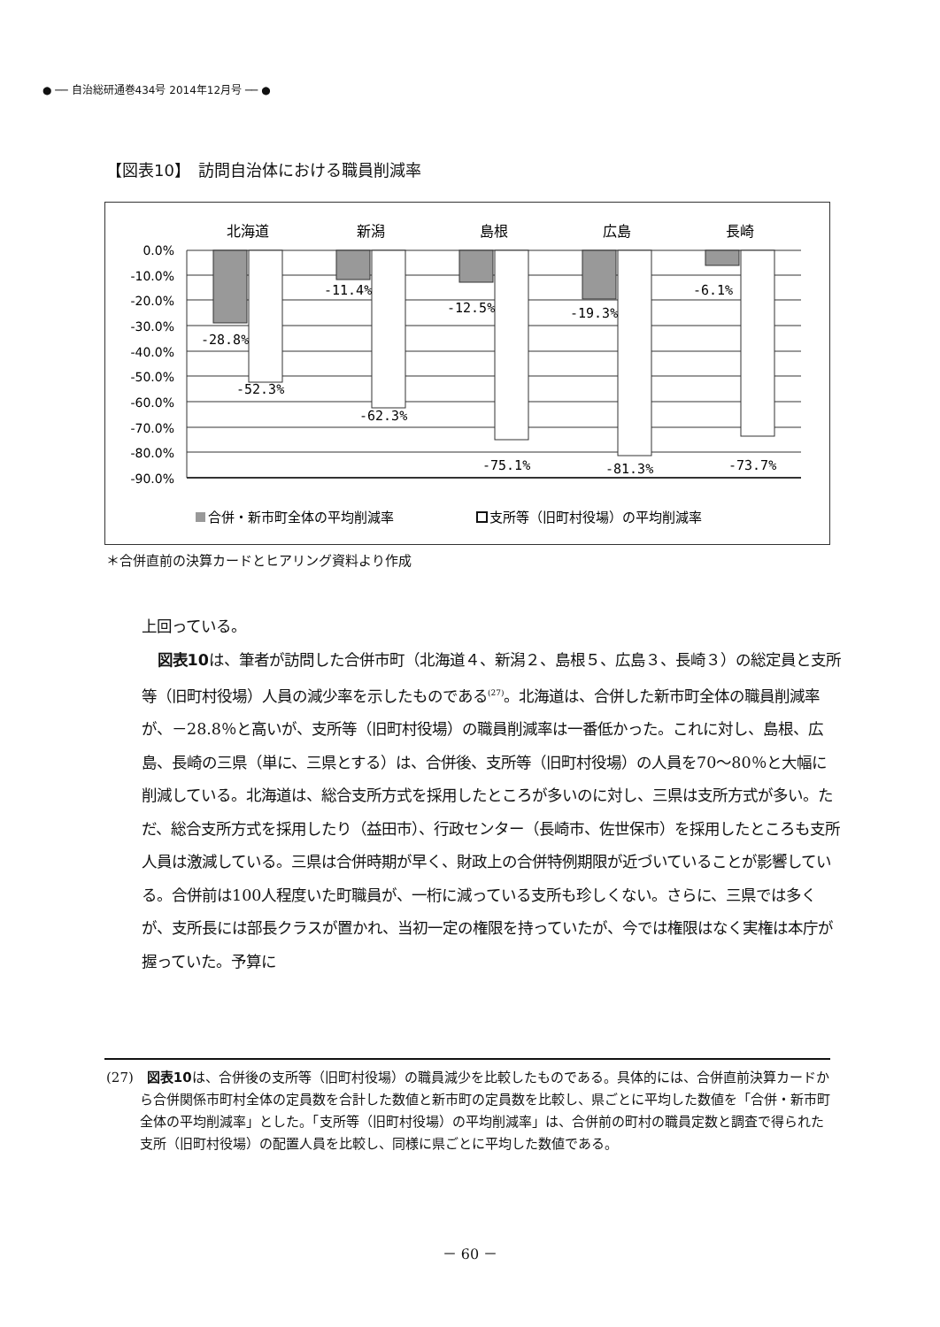● ── 自治総研通巻434号 2014年12月号 ── ●
【図表10】　訪問自治体における職員削減率
0.0%
-10.0%
-20.0%
-30.0%
-40.0%
-50.0%
-60.0%
-70.0%
-80.0%
-90.0%
北海道
新潟
島根
広島
長崎
-28.8%
-52.3%
-11.4%
-62.3%
-12.5%
-75.1%
-19.3%
-81.3%
-6.1%
-73.7%
合併・新市町全体の平均削減率
支所等（旧町村役場）の平均削減率
＊合併直前の決算カードとヒアリング資料より作成
上回っている。
図表10は、筆者が訪問した合併市町（北海道４、新潟２、島根５、広島３、長崎３）の総定員と支所等（旧町村役場）人員の減少率を示したものである<sup>(27)</sup>。北海道は、合併した新市町全体の職員削減率が、－28.8％と高いが、支所等（旧町村役場）の職員削減率は一番低かった。これに対し、島根、広島、長崎の三県（単に、三県とする）は、合併後、支所等（旧町村役場）の人員を70～80％と大幅に削減している。北海道は、総合支所方式を採用したところが多いのに対し、三県は支所方式が多い。ただ、総合支所方式を採用したり（益田市）、行政センター（長崎市、佐世保市）を採用したところも支所人員は激減している。三県は合併時期が早く、財政上の合併特例期限が近づいていることが影響している。合併前は100人程度いた町職員が、一桁に減っている支所も珍しくない。さらに、三県では多くが、支所長には部長クラスが置かれ、当初一定の権限を持っていたが、今では権限はなく実権は本庁が握っていた。予算に
(27)　図表10は、合併後の支所等（旧町村役場）の職員減少を比較したものである。具体的には、合併直前決算カードから合併関係市町村全体の定員数を合計した数値と新市町の定員数を比較し、県ごとに平均した数値を「合併・新市町全体の平均削減率」とした。「支所等（旧町村役場）の平均削減率」は、合併前の町村の職員定数と調査で得られた支所（旧町村役場）の配置人員を比較し、同様に県ごとに平均した数値である。
－ 60 －